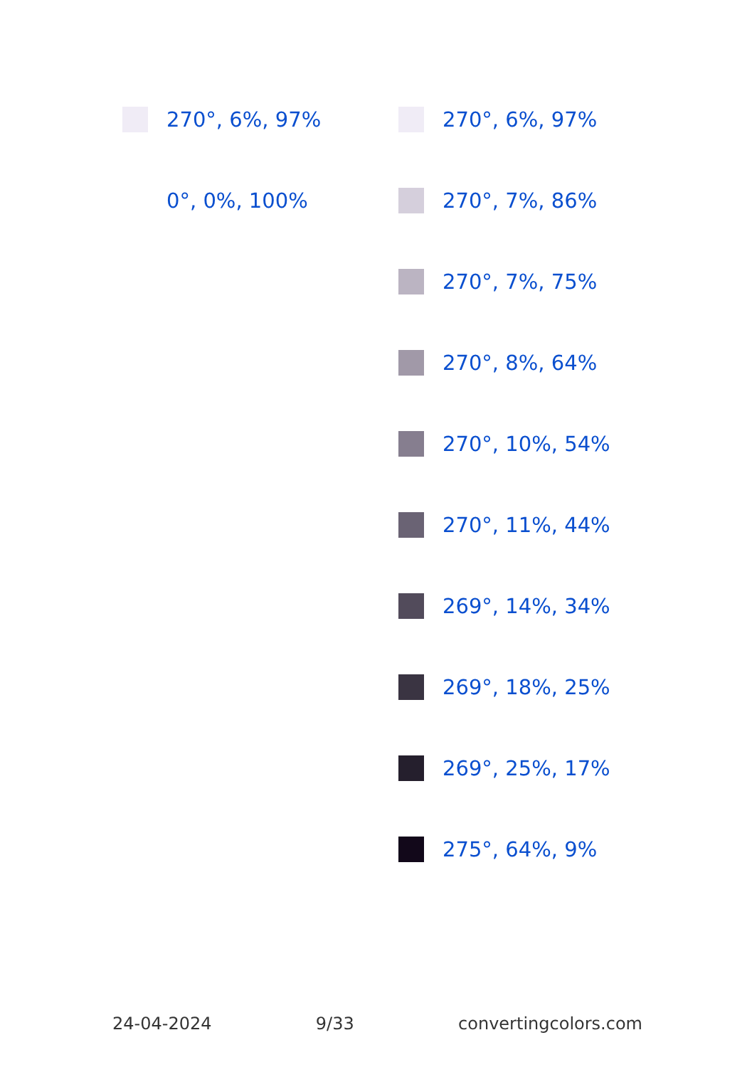270°, 6%, 97%
0°, 0%, 100%
270°, 6%, 97%
270°, 7%, 86%
270°, 7%, 75%
270°, 8%, 64%
270°, 10%, 54%
270°, 11%, 44%
269°, 14%, 34%
269°, 18%, 25%
269°, 25%, 17%
275°, 64%, 9%
24-04-2024 9/33 convertingcolors.com